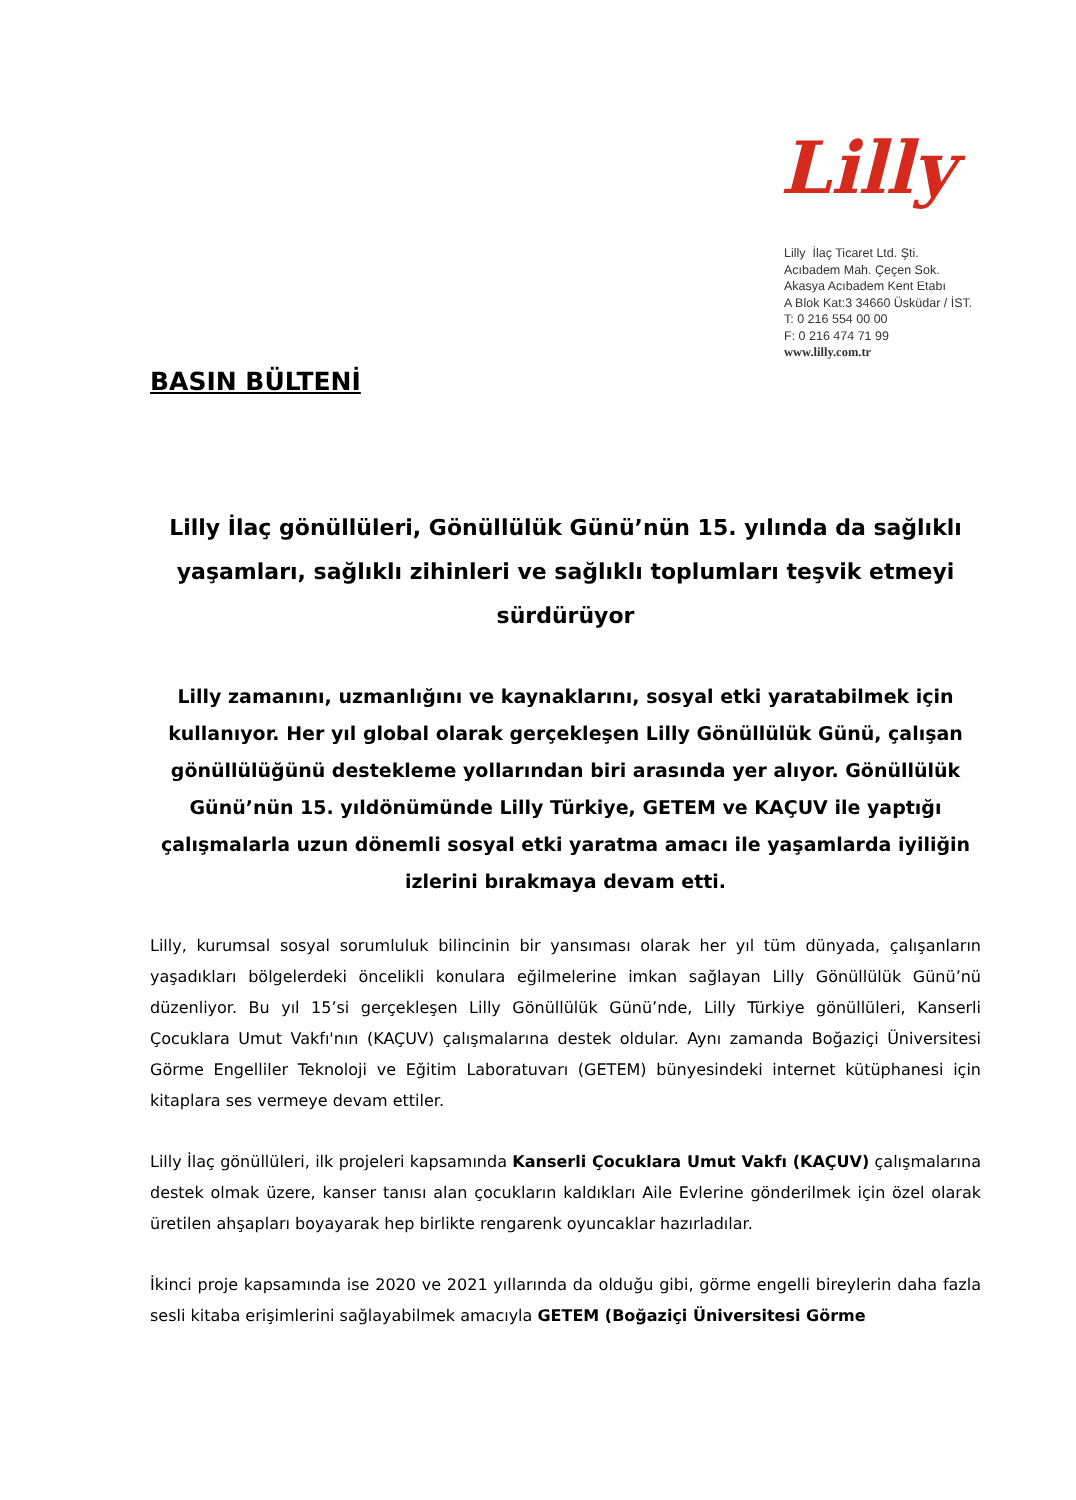Lilly
Lilly İlaç Ticaret Ltd. Şti.
Acıbadem Mah. Çeçen Sok.
Akasya Acıbadem Kent Etabı
A Blok Kat:3 34660 Üsküdar / İST.
T: 0 216 554 00 00
F: 0 216 474 71 99
www.lilly.com.tr
BASIN BÜLTENİ
Lilly İlaç gönüllüleri, Gönüllülük Günü’nün 15. yılında da sağlıklı yaşamları, sağlıklı zihinleri ve sağlıklı toplumları teşvik etmeyi sürdürüyor
Lilly zamanını, uzmanlığını ve kaynaklarını, sosyal etki yaratabilmek için kullanıyor. Her yıl global olarak gerçekleşen Lilly Gönüllülük Günü, çalışan gönüllülüğünü destekleme yollarından biri arasında yer alıyor. Gönüllülük Günü’nün 15. yıldönümünde Lilly Türkiye, GETEM ve KAÇUV ile yaptığı çalışmalarla uzun dönemli sosyal etki yaratma amacı ile yaşamlarda iyiliğin izlerini bırakmaya devam etti.
Lilly, kurumsal sosyal sorumluluk bilincinin bir yansıması olarak her yıl tüm dünyada, çalışanların yaşadıkları bölgelerdeki öncelikli konulara eğilmelerine imkan sağlayan Lilly Gönüllülük Günü’nü düzenliyor. Bu yıl 15’si gerçekleşen Lilly Gönüllülük Günü’nde, Lilly Türkiye gönüllüleri, Kanserli Çocuklara Umut Vakfı'nın (KAÇUV) çalışmalarına destek oldular. Aynı zamanda Boğaziçi Üniversitesi Görme Engelliler Teknoloji ve Eğitim Laboratuvarı (GETEM) bünyesindeki internet kütüphanesi için kitaplara ses vermeye devam ettiler.
Lilly İlaç gönüllüleri, ilk projeleri kapsamında Kanserli Çocuklara Umut Vakfı (KAÇUV) çalışmalarına destek olmak üzere, kanser tanısı alan çocukların kaldıkları Aile Evlerine gönderilmek için özel olarak üretilen ahşapları boyayarak hep birlikte rengarenk oyuncaklar hazırladılar.
İkinci proje kapsamında ise 2020 ve 2021 yıllarında da olduğu gibi, görme engelli bireylerin daha fazla sesli kitaba erişimlerini sağlayabilmek amacıyla GETEM (Boğaziçi Üniversitesi Görme